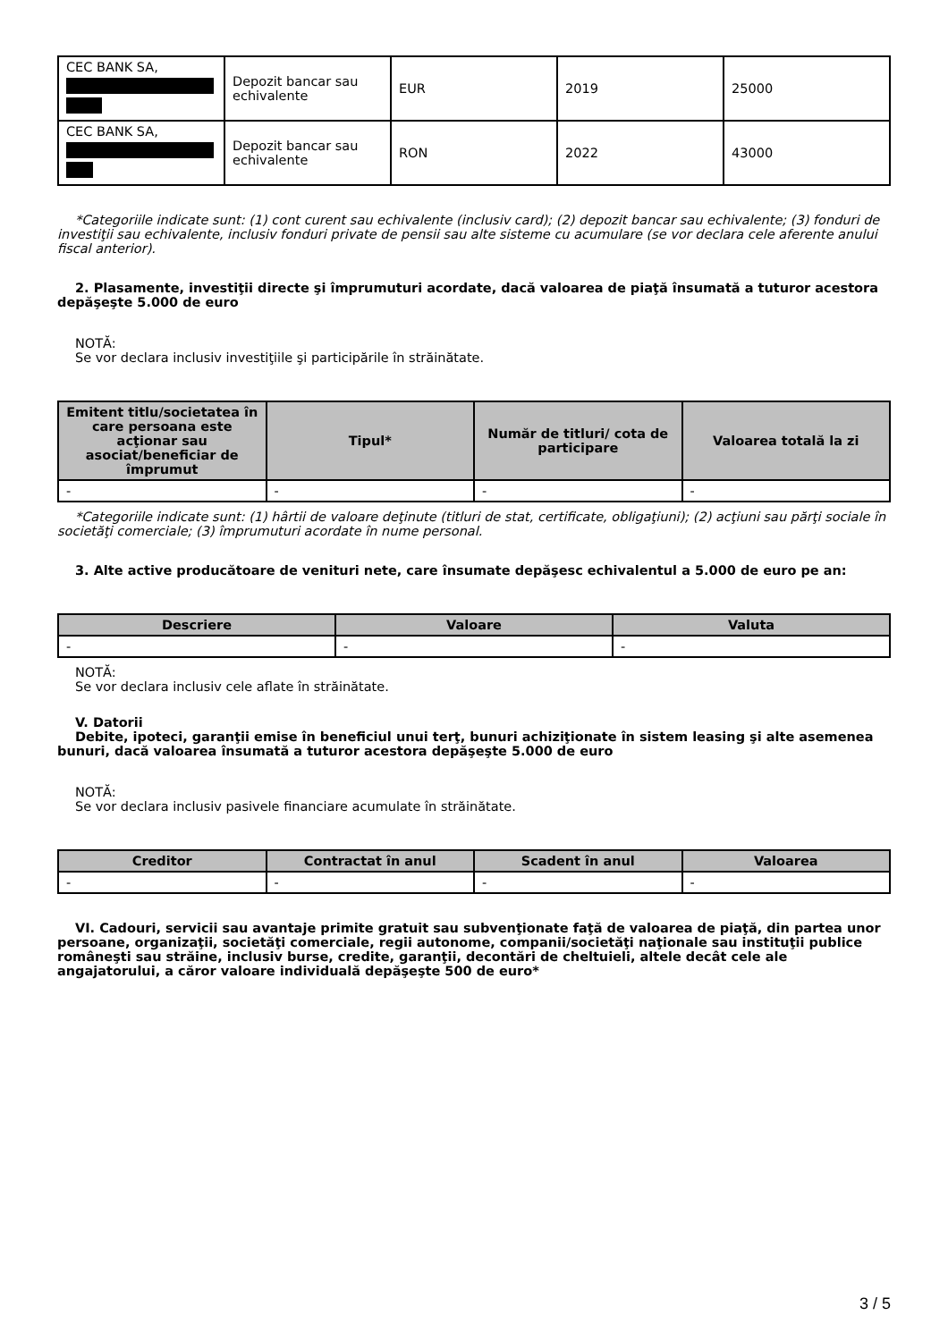| CEC BANK SA, | Depozit bancar sau echivalente | EUR | 2019 | 25000 |
| CEC BANK SA, | Depozit bancar sau echivalente | RON | 2022 | 43000 |
*Categoriile indicate sunt: (1) cont curent sau echivalente (inclusiv card); (2) depozit bancar sau echivalente; (3) fonduri de investiţii sau echivalente, inclusiv fonduri private de pensii sau alte sisteme cu acumulare (se vor declara cele aferente anului fiscal anterior).
2. Plasamente, investiţii directe şi împrumuturi acordate, dacă valoarea de piaţă însumată a tuturor acestora depăşeşte 5.000 de euro
NOTĂ:
Se vor declara inclusiv investiţiile şi participările în străinătate.
| Emitent titlu/societatea în care persoana este acţionar sau asociat/beneficiar de împrumut | Tipul* | Număr de titluri/ cota de participare | Valoarea totală la zi |
| --- | --- | --- | --- |
| - | - | - | - |
*Categoriile indicate sunt: (1) hârtii de valoare deţinute (titluri de stat, certificate, obligaţiuni); (2) acţiuni sau părţi sociale în societăţi comerciale; (3) împrumuturi acordate în nume personal.
3. Alte active producătoare de venituri nete, care însumate depăşesc echivalentul a 5.000 de euro pe an:
| Descriere | Valoare | Valuta |
| --- | --- | --- |
| - | - | - |
NOTĂ:
Se vor declara inclusiv cele aflate în străinătate.
V. Datorii
Debite, ipoteci, garanţii emise în beneficiul unui terţ, bunuri achiziţionate în sistem leasing şi alte asemenea bunuri, dacă valoarea însumată a tuturor acestora depăşeşte 5.000 de euro
NOTĂ:
Se vor declara inclusiv pasivele financiare acumulate în străinătate.
| Creditor | Contractat în anul | Scadent în anul | Valoarea |
| --- | --- | --- | --- |
| - | - | - | - |
VI. Cadouri, servicii sau avantaje primite gratuit sau subvenţionate faţă de valoarea de piaţă, din partea unor persoane, organizaţii, societăţi comerciale, regii autonome, companii/societăţi naţionale sau instituţii publice româneşti sau străine, inclusiv burse, credite, garanţii, decontări de cheltuieli, altele decât cele ale angajatorului, a căror valoare individuală depăşeşte 500 de euro*
3 / 5